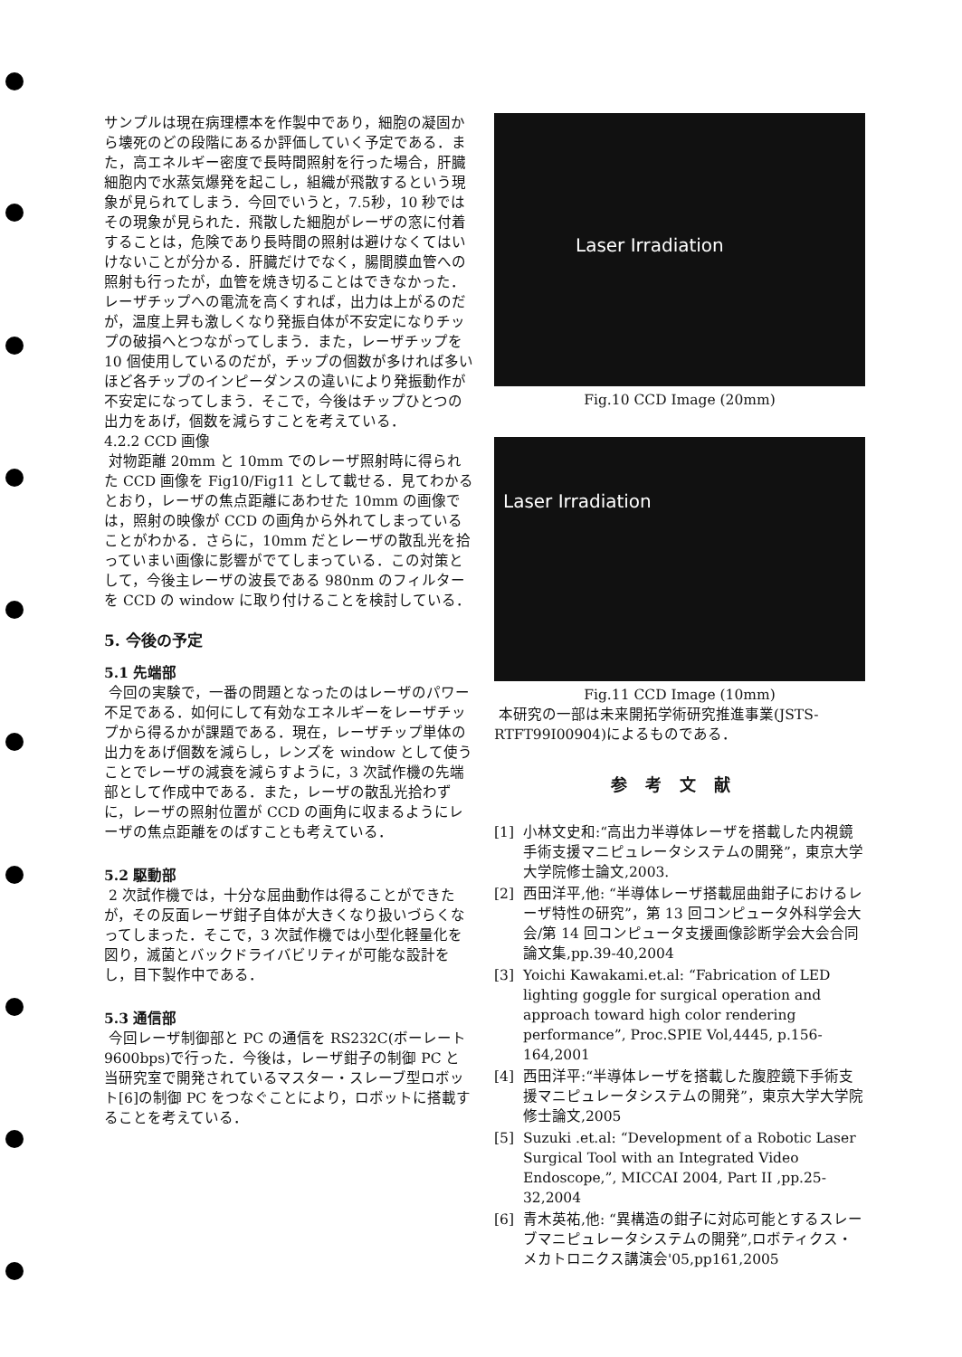サンプルは現在病理標本を作製中であり，細胞の凝固から壊死のどの段階にあるか評価していく予定である．また，高エネルギー密度で長時間照射を行った場合，肝臓細胞内で水蒸気爆発を起こし，組織が飛散するという現象が見られてしまう．今回でいうと，7.5秒，10 秒ではその現象が見られた．飛散した細胞がレーザの窓に付着することは，危険であり長時間の照射は避けなくてはいけないことが分かる．肝臓だけでなく，腸間膜血管への照射も行ったが，血管を焼き切ることはできなかった．レーザチップへの電流を高くすれば，出力は上がるのだが，温度上昇も激しくなり発振自体が不安定になりチップの破損へとつながってしまう．また，レーザチップを 10 個使用しているのだが，チップの個数が多ければ多いほど各チップのインピーダンスの違いにより発振動作が不安定になってしまう．そこで，今後はチップひとつの出力をあげ，個数を減らすことを考えている．
4.2.2 CCD 画像
対物距離 20mm と 10mm でのレーザ照射時に得られた CCD 画像を Fig10/Fig11 として載せる．見てわかるとおり，レーザの焦点距離にあわせた 10mm の画像では，照射の映像が CCD の画角から外れてしまっていることがわかる．さらに，10mm だとレーザの散乱光を拾っていまい画像に影響がでてしまっている．この対策として，今後主レーザの波長である 980nm のフィルターを CCD の window に取り付けることを検討している．
5. 今後の予定
5.1 先端部
今回の実験で，一番の問題となったのはレーザのパワー不足である．如何にして有効なエネルギーをレーザチップから得るかが課題である．現在，レーザチップ単体の出力をあげ個数を減らし，レンズを window として使うことでレーザの減衰を減らすように，3 次試作機の先端部として作成中である．また，レーザの散乱光拾わずに，レーザの照射位置が CCD の画角に収まるようにレーザの焦点距離をのばすことも考えている．
5.2 駆動部
2 次試作機では，十分な屈曲動作は得ることができたが，その反面レーザ鉗子自体が大きくなり扱いづらくなってしまった．そこで，3 次試作機では小型化軽量化を図り，滅菌とバックドライバビリティが可能な設計をし，目下製作中である．
5.3 通信部
今回レーザ制御部と PC の通信を RS232C(ボーレート 9600bps)で行った．今後は，レーザ鉗子の制御 PC と当研究室で開発されているマスター・スレーブ型ロボット[6]の制御 PC をつなぐことにより，ロボットに搭載することを考えている．
Laser Irradiation
Fig.10 CCD Image (20mm)
Laser Irradiation
Fig.11 CCD Image (10mm)
本研究の一部は未来開拓学術研究推進事業(JSTS-RTFT99I00904)によるものである．
参考文献
[1] 小林文史和:“高出力半導体レーザを搭載した内視鏡手術支援マニピュレータシステムの開発”，東京大学大学院修士論文,2003.
[2] 西田洋平,他: “半導体レーザ搭載屈曲鉗子におけるレーザ特性の研究”，第 13 回コンピュータ外科学会大会/第 14 回コンピュータ支援画像診断学会大会合同論文集,pp.39-40,2004
[3] Yoichi Kawakami.et.al: “Fabrication of LED lighting goggle for surgical operation and approach toward high color rendering performance”, Proc.SPIE Vol,4445, p.156-164,2001
[4] 西田洋平:“半導体レーザを搭載した腹腔鏡下手術支援マニピュレータシステムの開発”，東京大学大学院修士論文,2005
[5] Suzuki .et.al: “Development of a Robotic Laser Surgical Tool with an Integrated Video Endoscope,”, MICCAI 2004, Part II ,pp.25-32,2004
[6] 青木英祐,他: “異構造の鉗子に対応可能とするスレーブマニピュレータシステムの開発”,ロボティクス・メカトロニクス講演会'05,pp161,2005